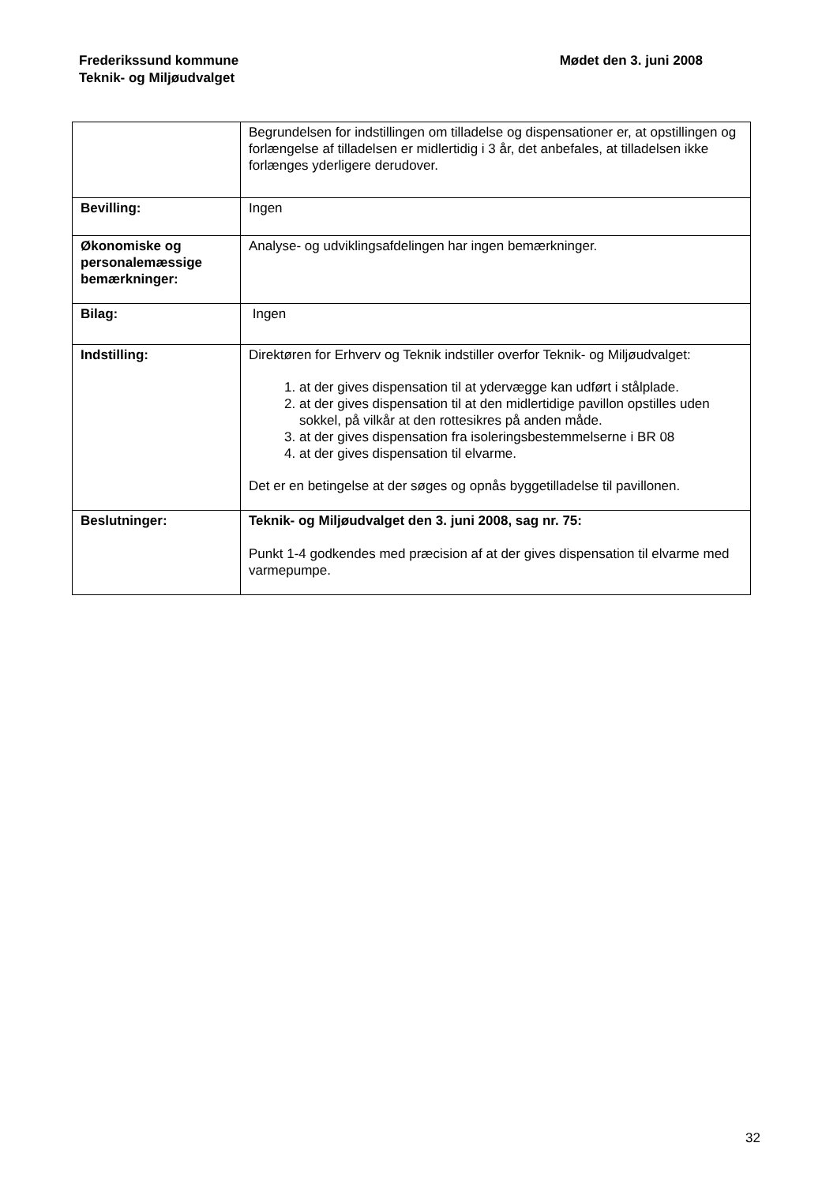Frederikssund kommune
Teknik- og Miljøudvalget
Mødet den 3. juni 2008
| | Begrundelsen for indstillingen om tilladelse og dispensationer er, at opstillingen og forlængelse af tilladelsen er midlertidig i 3 år, det anbefales, at tilladelsen ikke forlænges yderligere derudover. |
| Bevilling: | Ingen |
| Økonomiske og personalemæssige bemærkninger: | Analyse- og udviklingsafdelingen har ingen bemærkninger. |
| Bilag: | Ingen |
| Indstilling: | Direktøren for Erhverv og Teknik indstiller overfor Teknik- og Miljøudvalget: 1. at der gives dispensation til at ydervægge kan udført i stålplade. 2. at der gives dispensation til at den midlertidige pavillon opstilles uden sokkel, på vilkår at den rottesikres på anden måde. 3. at der gives dispensation fra isoleringsbestemmelserne i BR 08 4. at der gives dispensation til elvarme. Det er en betingelse at der søges og opnås byggetilladelse til pavillonen. |
| Beslutninger: | Teknik- og Miljøudvalget den 3. juni 2008, sag nr. 75: Punkt 1-4 godkendes med præcision af at der gives dispensation til elvarme med varmepumpe. |
32